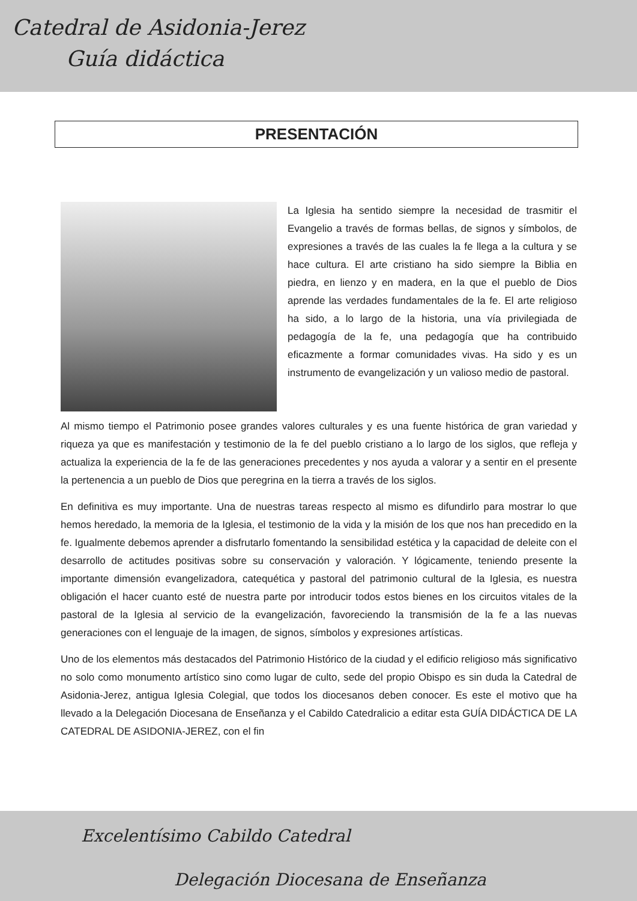Catedral de Asidonia-Jerez
Guía didáctica
PRESENTACIÓN
La Iglesia ha sentido siempre la necesidad de trasmitir el Evangelio a través de formas bellas, de signos y símbolos, de expresiones a través de las cuales la fe llega a la cultura y se hace cultura. El arte cristiano ha sido siempre la Biblia en piedra, en lienzo y en madera, en la que el pueblo de Dios aprende las verdades fundamentales de la fe. El arte religioso ha sido, a lo largo de la historia, una vía privilegiada de pedagogía de la fe, una pedagogía que ha contribuido eficazmente a formar comunidades vivas. Ha sido y es un instrumento de evangelización y un valioso medio de pastoral.
Al mismo tiempo el Patrimonio posee grandes valores culturales y es una fuente histórica de gran variedad y riqueza ya que es manifestación y testimonio de la fe del pueblo cristiano a lo largo de los siglos, que refleja y actualiza la experiencia de la fe de las generaciones precedentes y nos ayuda a valorar y a sentir en el presente la pertenencia a un pueblo de Dios que peregrina en la tierra a través de los siglos.
En definitiva es muy importante. Una de nuestras tareas respecto al mismo es difundirlo para mostrar lo que hemos heredado, la memoria de la Iglesia, el testimonio de la vida y la misión de los que nos han precedido en la fe. Igualmente debemos aprender a disfrutarlo fomentando la sensibilidad estética y la capacidad de deleite con el desarrollo de actitudes positivas sobre su conservación y valoración. Y lógicamente, teniendo presente la importante dimensión evangelizadora, catequética y pastoral del patrimonio cultural de la Iglesia, es nuestra obligación el hacer cuanto esté de nuestra parte por introducir todos estos bienes en los circuitos vitales de la pastoral de la Iglesia al servicio de la evangelización, favoreciendo la transmisión de la fe a las nuevas generaciones con el lenguaje de la imagen, de signos, símbolos y expresiones artísticas.
Uno de los elementos más destacados del Patrimonio Histórico de la ciudad y el edificio religioso más significativo no solo como monumento artístico sino como lugar de culto, sede del propio Obispo es sin duda la Catedral de Asidonia-Jerez, antigua Iglesia Colegial, que todos los diocesanos deben conocer. Es este el motivo que ha llevado a la Delegación Diocesana de Enseñanza y el Cabildo Catedralicio a editar esta GUÍA DIDÁCTICA DE LA CATEDRAL DE ASIDONIA-JEREZ, con el fin
Excelentísimo Cabildo Catedral
Delegación Diocesana de Enseñanza